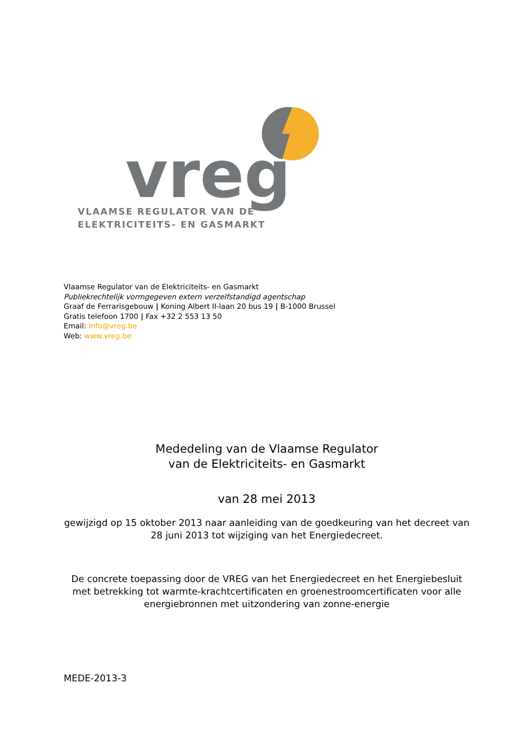vreg
VLAAMSE REGULATOR VAN DE
ELEKTRICITEITS- EN GASMARKT
Vlaamse Regulator van de Elektriciteits- en Gasmarkt
Publiekrechtelijk vormgegeven extern verzelfstandigd agentschap
Graaf de Ferrarisgebouw | Koning Albert II-laan 20 bus 19 | B-1000 Brussel
Gratis telefoon 1700 | Fax +32 2 553 13 50
Email: info@vreg.be
Web: www.vreg.be
Mededeling van de Vlaamse Regulator
van de Elektriciteits- en Gasmarkt
van 28 mei 2013
gewijzigd op 15 oktober 2013 naar aanleiding van de goedkeuring van het decreet van 28 juni 2013 tot wijziging van het Energiedecreet.
De concrete toepassing door de VREG van het Energiedecreet en het Energiebesluit met betrekking tot warmte-krachtcertificaten en groenestroomcertificaten voor alle energiebronnen met uitzondering van zonne-energie
MEDE-2013-3